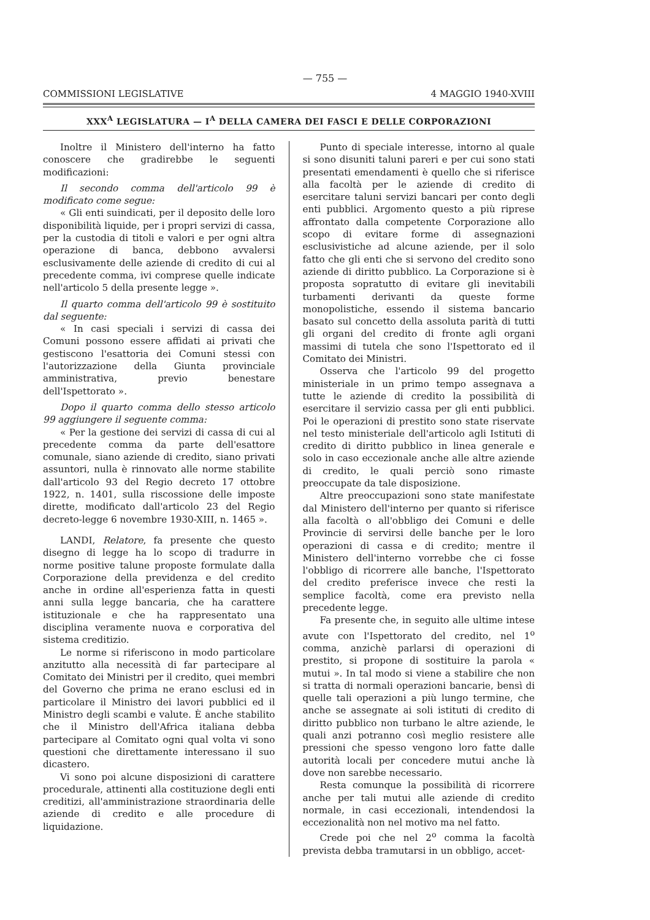— 755 —
COMMISSIONI LEGISLATIVE 4 MAGGIO 1940-XVIII
XXX<sup>A</sup> LEGISLATURA — I<sup>A</sup> DELLA CAMERA DEI FASCI E DELLE CORPORAZIONI
Inoltre il Ministero dell'interno ha fatto conoscere che gradirebbe le seguenti modificazioni:
Il secondo comma dell'articolo 99 è modificato come segue:
« Gli enti suindicati, per il deposito delle loro disponibilità liquide, per i propri servizi di cassa, per la custodia di titoli e valori e per ogni altra operazione di banca, debbono avvalersi esclusivamente delle aziende di credito di cui al precedente comma, ivi comprese quelle indicate nell'articolo 5 della presente legge ».
Il quarto comma dell'articolo 99 è sostituito dal seguente:
« In casi speciali i servizi di cassa dei Comuni possono essere affidati ai privati che gestiscono l'esattoria dei Comuni stessi con l'autorizzazione della Giunta provinciale amministrativa, previo benestare dell'Ispettorato ».
Dopo il quarto comma dello stesso articolo 99 aggiungere il seguente comma:
« Per la gestione dei servizi di cassa di cui al precedente comma da parte dell'esattore comunale, siano aziende di credito, siano privati assuntori, nulla è rinnovato alle norme stabilite dall'articolo 93 del Regio decreto 17 ottobre 1922, n. 1401, sulla riscossione delle imposte dirette, modificato dall'articolo 23 del Regio decreto-legge 6 novembre 1930-XIII, n. 1465 ».
LANDI, Relatore, fa presente che questo disegno di legge ha lo scopo di tradurre in norme positive talune proposte formulate dalla Corporazione della previdenza e del credito anche in ordine all'esperienza fatta in questi anni sulla legge bancaria, che ha carattere istituzionale e che ha rappresentato una disciplina veramente nuova e corporativa del sistema creditizio.
Le norme si riferiscono in modo particolare anzitutto alla necessità di far partecipare al Comitato dei Ministri per il credito, quei membri del Governo che prima ne erano esclusi ed in particolare il Ministro dei lavori pubblici ed il Ministro degli scambi e valute. È anche stabilito che il Ministro dell'Africa italiana debba partecipare al Comitato ogni qual volta vi sono questioni che direttamente interessano il suo dicastero.
Vi sono poi alcune disposizioni di carattere procedurale, attinenti alla costituzione degli enti creditizi, all'amministrazione straordinaria delle aziende di credito e alle procedure di liquidazione.
Punto di speciale interesse, intorno al quale si sono disuniti taluni pareri e per cui sono stati presentati emendamenti è quello che si riferisce alla facoltà per le aziende di credito di esercitare taluni servizi bancari per conto degli enti pubblici. Argomento questo a più riprese affrontato dalla competente Corporazione allo scopo di evitare forme di assegnazioni esclusivistiche ad alcune aziende, per il solo fatto che gli enti che si servono del credito sono aziende di diritto pubblico. La Corporazione si è proposta sopratutto di evitare gli inevitabili turbamenti derivanti da queste forme monopolistiche, essendo il sistema bancario basato sul concetto della assoluta parità di tutti gli organi del credito di fronte agli organi massimi di tutela che sono l'Ispettorato ed il Comitato dei Ministri.
Osserva che l'articolo 99 del progetto ministeriale in un primo tempo assegnava a tutte le aziende di credito la possibilità di esercitare il servizio cassa per gli enti pubblici. Poi le operazioni di prestito sono state riservate nel testo ministeriale dell'articolo agli Istituti di credito di diritto pubblico in linea generale e solo in caso eccezionale anche alle altre aziende di credito, le quali perciò sono rimaste preoccupate da tale disposizione.
Altre preoccupazioni sono state manifestate dal Ministero dell'interno per quanto si riferisce alla facoltà o all'obbligo dei Comuni e delle Provincie di servirsi delle banche per le loro operazioni di cassa e di credito; mentre il Ministero dell'interno vorrebbe che ci fosse l'obbligo di ricorrere alle banche, l'Ispettorato del credito preferisce invece che resti la semplice facoltà, come era previsto nella precedente legge.
Fa presente che, in seguito alle ultime intese avute con l'Ispettorato del credito, nel 1<sup>o</sup> comma, anzichè parlarsi di operazioni di prestito, si propone di sostituire la parola « mutui ». In tal modo si viene a stabilire che non si tratta di normali operazioni bancarie, bensì di quelle tali operazioni a più lungo termine, che anche se assegnate ai soli istituti di credito di diritto pubblico non turbano le altre aziende, le quali anzi potranno così meglio resistere alle pressioni che spesso vengono loro fatte dalle autorità locali per concedere mutui anche là dove non sarebbe necessario.
Resta comunque la possibilità di ricorrere anche per tali mutui alle aziende di credito normale, in casi eccezionali, intendendosi la eccezionalità non nel motivo ma nel fatto.
Crede poi che nel 2<sup>o</sup> comma la facoltà prevista debba tramutarsi in un obbligo, accet-